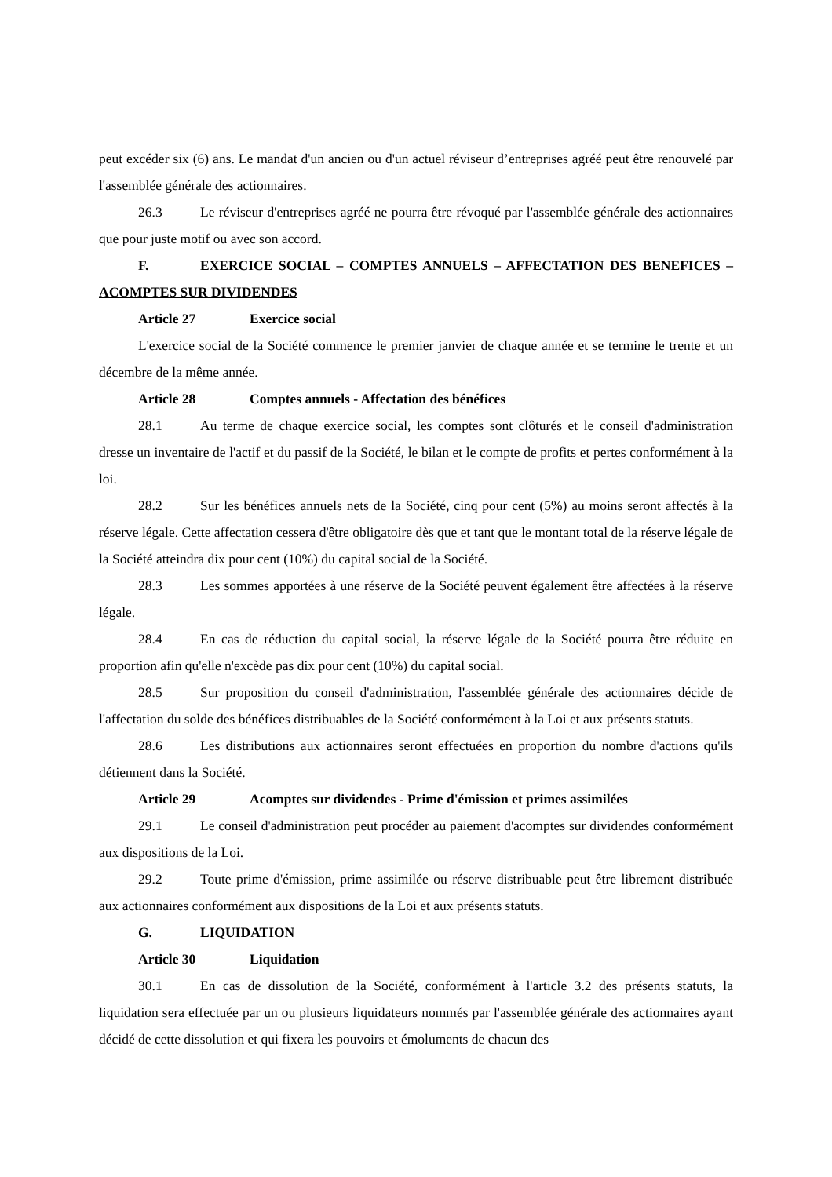peut excéder six (6) ans. Le mandat d'un ancien ou d'un actuel réviseur d’entreprises agréé peut être renouvelé par l'assemblée générale des actionnaires.
26.3 Le réviseur d'entreprises agréé ne pourra être révoqué par l'assemblée générale des actionnaires que pour juste motif ou avec son accord.
F. EXERCICE SOCIAL – COMPTES ANNUELS – AFFECTATION DES BENEFICES – ACOMPTES SUR DIVIDENDES
Article 27 Exercice social
L'exercice social de la Société commence le premier janvier de chaque année et se termine le trente et un décembre de la même année.
Article 28 Comptes annuels - Affectation des bénéfices
28.1 Au terme de chaque exercice social, les comptes sont clôturés et le conseil d'administration dresse un inventaire de l'actif et du passif de la Société, le bilan et le compte de profits et pertes conformément à la loi.
28.2 Sur les bénéfices annuels nets de la Société, cinq pour cent (5%) au moins seront affectés à la réserve légale. Cette affectation cessera d'être obligatoire dès que et tant que le montant total de la réserve légale de la Société atteindra dix pour cent (10%) du capital social de la Société.
28.3 Les sommes apportées à une réserve de la Société peuvent également être affectées à la réserve légale.
28.4 En cas de réduction du capital social, la réserve légale de la Société pourra être réduite en proportion afin qu'elle n'excède pas dix pour cent (10%) du capital social.
28.5 Sur proposition du conseil d'administration, l'assemblée générale des actionnaires décide de l'affectation du solde des bénéfices distribuables de la Société conformément à la Loi et aux présents statuts.
28.6 Les distributions aux actionnaires seront effectuées en proportion du nombre d'actions qu'ils détiennent dans la Société.
Article 29 Acomptes sur dividendes - Prime d'émission et primes assimilées
29.1 Le conseil d'administration peut procéder au paiement d'acomptes sur dividendes conformément aux dispositions de la Loi.
29.2 Toute prime d'émission, prime assimilée ou réserve distribuable peut être librement distribuée aux actionnaires conformément aux dispositions de la Loi et aux présents statuts.
G. LIQUIDATION
Article 30 Liquidation
30.1 En cas de dissolution de la Société, conformément à l'article 3.2 des présents statuts, la liquidation sera effectuée par un ou plusieurs liquidateurs nommés par l'assemblée générale des actionnaires ayant décidé de cette dissolution et qui fixera les pouvoirs et émoluments de chacun des